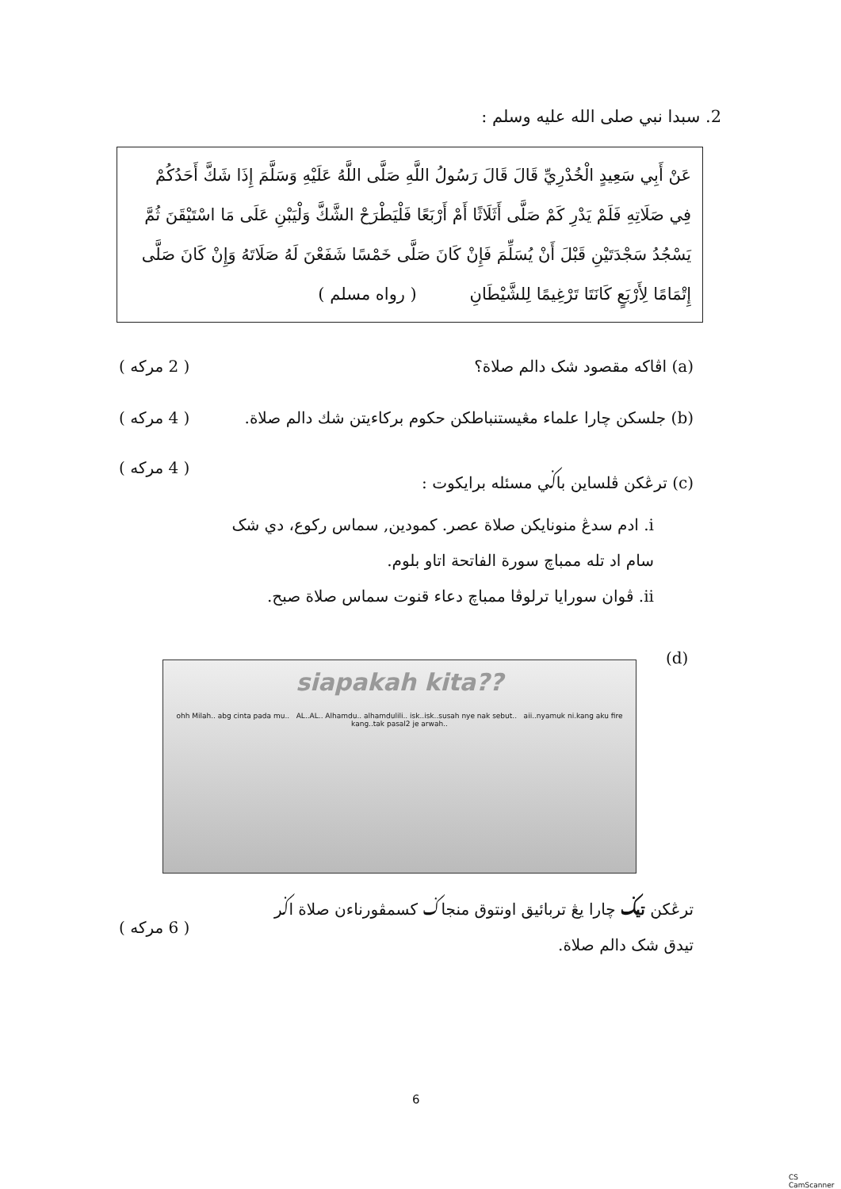2. سبدا نبي صلى الله عليه وسلم :
عَنْ أَبِي سَعِيدٍ الْخُدْرِيِّ قَالَ قَالَ رَسُولُ اللَّهِ صَلَّى اللَّهُ عَلَيْهِ وَسَلَّمَ إِذَا شَكَّ أَحَدُكُمْ فِي صَلَاتِهِ فَلَمْ يَدْرِ كَمْ صَلَّى أَثَلَاثًا أَمْ أَرْبَعًا فَلْيَطْرَحْ الشَّكَّ وَلْيَبْنِ عَلَى مَا اسْتَيْقَنَ ثُمَّ يَسْجُدُ سَجْدَتَيْنِ قَبْلَ أَنْ يُسَلِّمَ فَإِنْ كَانَ صَلَّى خَمْسًا شَفَعْنَ لَهُ صَلَاتَهُ وَإِنْ كَانَ صَلَّى إِتْمَامًا لِأَرْبَعٍ كَانَتَا تَرْغِيمًا لِلشَّيْطَانِ ( رواه مسلم )
(a) اڤاكه مقصود شک دالم صلاة؟ ( 2 مركه )
(b) جلسكن چارا علماء مڠيستنباطكن حكوم بركاءيتن شك دالم صلاة. ( 4 مركه )
(c) ترڠكن ڤلساين باݢي مسئله برايكوت : ( 4 مركه )
i. ادم سدڠ منونايكن صلاة عصر. كمودين, سماس ركوع، دي شک سام اد تله ممباچ سورة الفاتحة اتاو بلوم.
ii. ڤوان سورايا ترلوڤا ممباچ دعاء قنوت سماس صلاة صبح.
(d)
siapakah kita??
ohh Milah.. abg cinta pada mu.. AL..AL.. Alhamdu.. alhamdulili.. isk..isk..susah nye nak sebut.. aii..nyamuk ni.kang aku fire kang..tak pasal2 je arwah..
ترڠكن تيݢ چارا يڠ تربائيق اونتوق منجاݢ كسمڤورناءن صلاة اݢر تيدق شک دالم صلاة. ( 6 مركه )
6
CS CamScanner